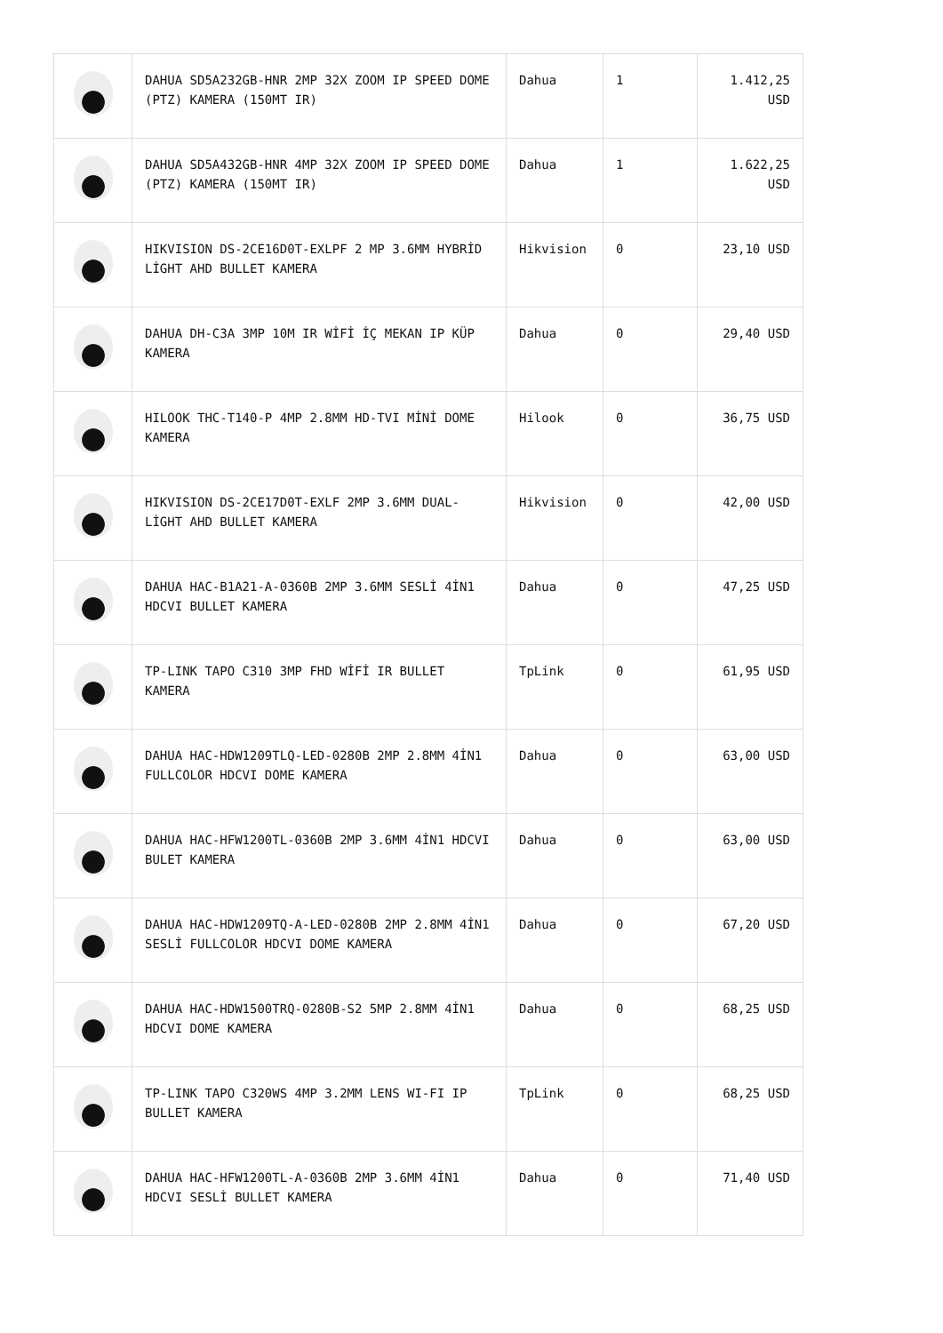| | DAHUA SD5A232GB-HNR 2MP 32X ZOOM IP SPEED DOME (PTZ) KAMERA (150MT IR) | Dahua | 1 | 1.412,25 USD |
| | DAHUA SD5A432GB-HNR 4MP 32X ZOOM IP SPEED DOME (PTZ) KAMERA (150MT IR) | Dahua | 1 | 1.622,25 USD |
| | HIKVISION DS-2CE16D0T-EXLPF 2 MP 3.6MM HYBRİD LİGHT AHD BULLET KAMERA | Hikvision | 0 | 23,10 USD |
| | DAHUA DH-C3A 3MP 10M IR WİFİ İÇ MEKAN IP KÜP KAMERA | Dahua | 0 | 29,40 USD |
| | HILOOK THC-T140-P 4MP 2.8MM HD-TVI MİNİ DOME KAMERA | Hilook | 0 | 36,75 USD |
| | HIKVISION DS-2CE17D0T-EXLF 2MP 3.6MM DUAL-LİGHT AHD BULLET KAMERA | Hikvision | 0 | 42,00 USD |
| | DAHUA HAC-B1A21-A-0360B 2MP 3.6MM SESLİ 4İN1 HDCVI BULLET KAMERA | Dahua | 0 | 47,25 USD |
| | TP-LINK TAPO C310 3MP FHD WİFİ IR BULLET KAMERA | TpLink | 0 | 61,95 USD |
| | DAHUA HAC-HDW1209TLQ-LED-0280B 2MP 2.8MM 4İN1 FULLCOLOR HDCVI DOME KAMERA | Dahua | 0 | 63,00 USD |
| | DAHUA HAC-HFW1200TL-0360B 2MP 3.6MM 4İN1 HDCVI BULET KAMERA | Dahua | 0 | 63,00 USD |
| | DAHUA HAC-HDW1209TQ-A-LED-0280B 2MP 2.8MM 4İN1 SESLİ FULLCOLOR HDCVI DOME KAMERA | Dahua | 0 | 67,20 USD |
| | DAHUA HAC-HDW1500TRQ-0280B-S2 5MP 2.8MM 4İN1 HDCVI DOME KAMERA | Dahua | 0 | 68,25 USD |
| | TP-LINK TAPO C320WS 4MP 3.2MM LENS WI-FI IP BULLET KAMERA | TpLink | 0 | 68,25 USD |
| | DAHUA HAC-HFW1200TL-A-0360B 2MP 3.6MM 4İN1 HDCVI SESLİ BULLET KAMERA | Dahua | 0 | 71,40 USD |